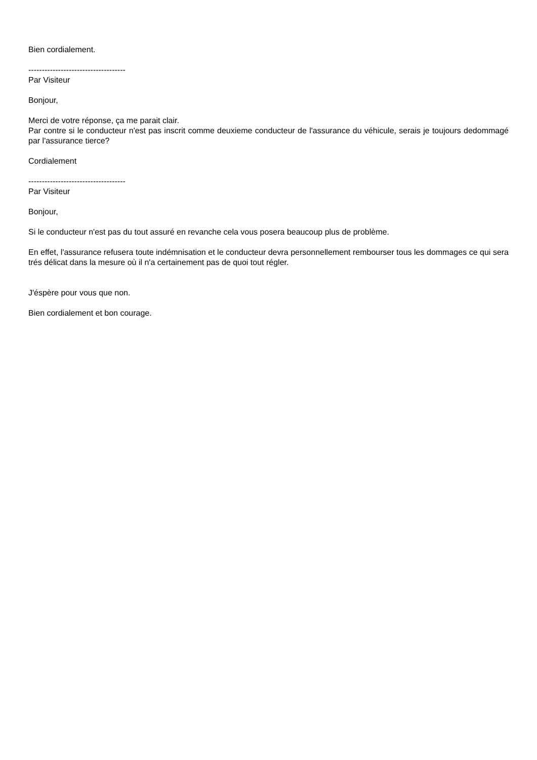Bien cordialement.
------------------------------------
Par Visiteur
Bonjour,
Merci de votre réponse, ça me parait clair.
Par contre si le conducteur n'est pas inscrit comme deuxieme conducteur de l'assurance du véhicule, serais je toujours dedommagé par l'assurance tierce?
Cordialement
------------------------------------
Par Visiteur
Bonjour,
Si le conducteur n'est pas du tout assuré en revanche cela vous posera beaucoup plus de problème.
En effet, l'assurance refusera toute indémnisation et le conducteur devra personnellement rembourser tous les dommages ce qui sera trés délicat dans la mesure où il n'a certainement pas de quoi tout régler.
J'éspère pour vous que non.
Bien cordialement et bon courage.